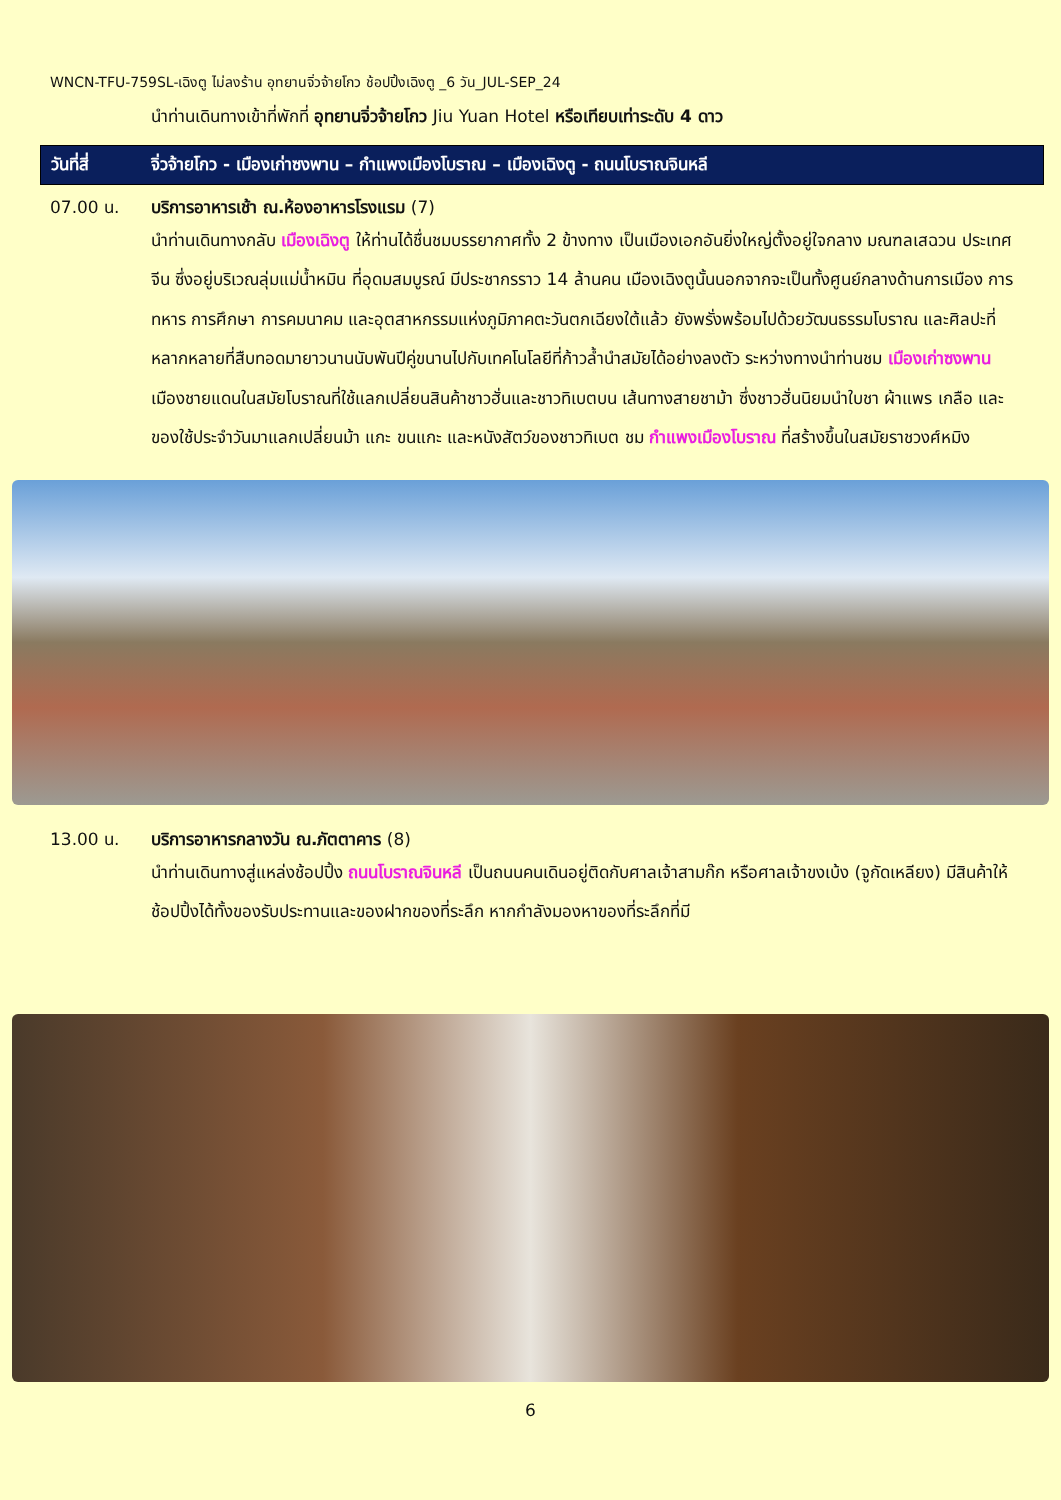WNCN-TFU-759SL-เฉิงตู ไม่ลงร้าน อุทยานจิ่วจ้ายโกว ช้อปปิ้งเฉิงตู _6 วัน_JUL-SEP_24
นำท่านเดินทางเข้าที่พักที่ อุทยานจิ่วจ้ายโกว Jiu Yuan Hotel หรือเทียบเท่าระดับ 4 ดาว
วันที่สี่ จิ่วจ้ายโกว - เมืองเก่าซงพาน – กำแพงเมืองโบราณ – เมืองเฉิงตู - ถนนโบราณจินหลี
07.00 น. บริการอาหารเช้า ณ.ห้องอาหารโรงแรม (7)
นำท่านเดินทางกลับ เมืองเฉิงตู ให้ท่านได้ชื่นชมบรรยากาศทั้ง 2 ข้างทาง เป็นเมืองเอกอันยิ่งใหญ่ตั้งอยู่ใจกลาง มณฑลเสฉวน ประเทศจีน ซึ่งอยู่บริเวณลุ่มแม่น้ำหมิน ที่อุดมสมบูรณ์ มีประชากรราว 14 ล้านคน เมืองเฉิงตูนั้นนอกจากจะเป็นทั้งศูนย์กลางด้านการเมือง การทหาร การศึกษา การคมนาคม และอุตสาหกรรมแห่งภูมิภาคตะวันตกเฉียงใต้แล้ว ยังพรั่งพร้อมไปด้วยวัฒนธรรมโบราณ และศิลปะที่หลากหลายที่สืบทอดมายาวนานนับพันปีคู่ขนานไปกับเทคโนโลยีที่ก้าวล้ำนำสมัยได้อย่างลงตัว ระหว่างทางนำท่านชม เมืองเก่าซงพาน เมืองชายแดนในสมัยโบราณที่ใช้แลกเปลี่ยนสินค้าชาวฮั่นและชาวทิเบตบน เส้นทางสายชาม้า ซึ่งชาวฮั่นนิยมนำใบชา ผ้าแพร เกลือ และของใช้ประจำวันมาแลกเปลี่ยนม้า แกะ ขนแกะ และหนังสัตว์ของชาวทิเบต ชม กำแพงเมืองโบราณ ที่สร้างขึ้นในสมัยราชวงศ์หมิง
13.00 น. บริการอาหารกลางวัน ณ.ภัตตาคาร (8)
นำท่านเดินทางสู่แหล่งช้อปปิ้ง ถนนโบราณจินหลี เป็นถนนคนเดินอยู่ติดกับศาลเจ้าสามก๊ก หรือศาลเจ้าขงเบ้ง (จูกัดเหลียง) มีสินค้าให้ช้อปปิ้งได้ทั้งของรับประทานและของฝากของที่ระลึก หากกำลังมองหาของที่ระลึกที่มี
6